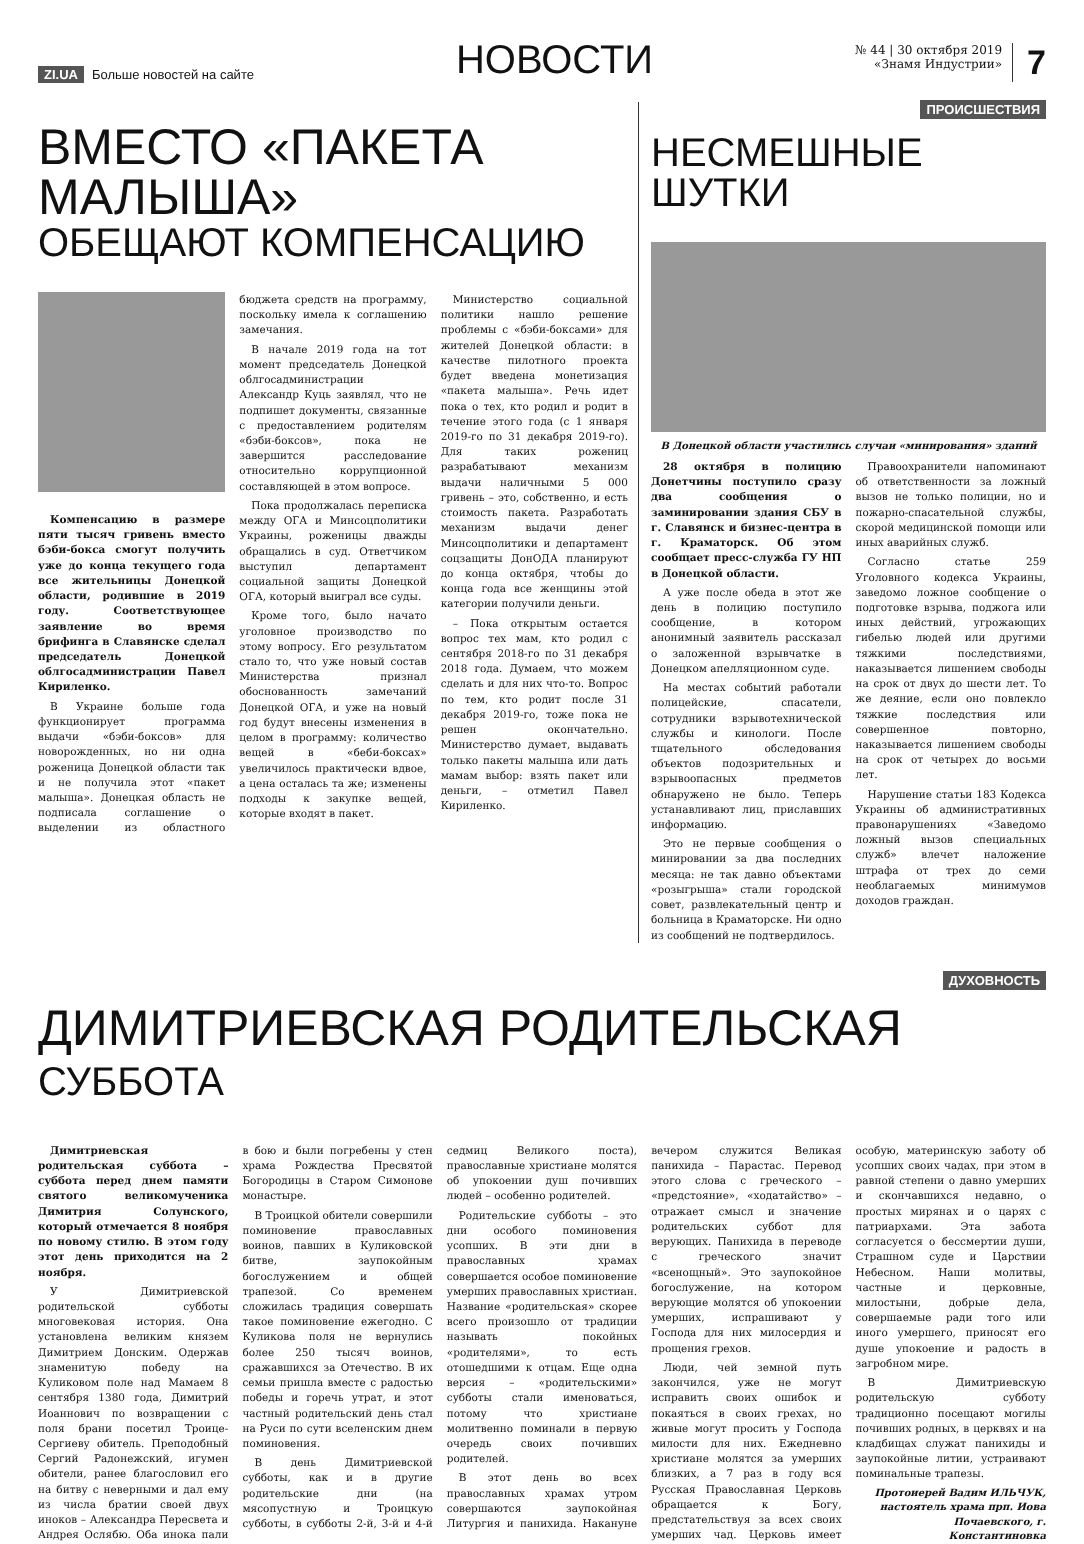ZI.UA Больше новостей на сайте
НОВОСТИ
№ 44 | 30 октября 2019
«Знамя Индустрии»
7
ВМЕСТО «ПАКЕТА МАЛЫША»
ОБЕЩАЮТ КОМПЕНСАЦИЮ
Компенсацию в размере пяти тысяч гривень вместо бэби-бокса смогут получить уже до конца текущего года все жительницы Донецкой области, родившие в 2019 году. Соответствующее заявление во время брифинга в Славянске сделал председатель Донецкой облгосадминистрации Павел Кириленко.
В Украине больше года функционирует программа выдачи «бэби-боксов» для новорожденных, но ни одна роженица Донецкой области так и не получила этот «пакет малыша». Донецкая область не подписала соглашение о выделении из областного бюджета средств на программу, поскольку имела к соглашению замечания.
В начале 2019 года на тот момент председатель Донецкой облгосадминистрации Александр Куць заявлял, что не подпишет документы, связанные с предоставлением родителям «бэби-боксов», пока не завершится расследование относительно коррупционной составляющей в этом вопросе.
Пока продолжалась переписка между ОГА и Минсоцполитики Украины, роженицы дважды обращались в суд. Ответчиком выступил департамент социальной защиты Донецкой ОГА, который выиграл все суды.
Кроме того, было начато уголовное производство по этому вопросу. Его результатом стало то, что уже новый состав Министерства признал обоснованность замечаний Донецкой ОГА, и уже на новый год будут внесены изменения в целом в программу: количество вещей в «беби-боксах» увеличилось практически вдвое, а цена осталась та же; изменены подходы к закупке вещей, которые входят в пакет.
Министерство социальной политики нашло решение проблемы с «бэби-боксами» для жителей Донецкой области: в качестве пилотного проекта будет введена монетизация «пакета малыша». Речь идет пока о тех, кто родил и родит в течение этого года (с 1 января 2019-го по 31 декабря 2019-го). Для таких рожениц разрабатывают механизм выдачи наличными 5 000 гривень – это, собственно, и есть стоимость пакета. Разработать механизм выдачи денег Минсоцполитики и департамент соцзащиты ДонОДА планируют до конца октября, чтобы до конца года все женщины этой категории получили деньги.
– Пока открытым остается вопрос тех мам, кто родил с сентября 2018-го по 31 декабря 2018 года. Думаем, что можем сделать и для них что-то. Вопрос по тем, кто родит после 31 декабря 2019-го, тоже пока не решен окончательно. Министерство думает, выдавать только пакеты малыша или дать мамам выбор: взять пакет или деньги, – отметил Павел Кириленко.
ПРОИСШЕСТВИЯ
НЕСМЕШНЫЕ ШУТКИ
В Донецкой области участились случаи «минирования» зданий
28 октября в полицию Донетчины поступило сразу два сообщения о заминировании здания СБУ в г. Славянск и бизнес-центра в г. Краматорск. Об этом сообщает пресс-служба ГУ НП в Донецкой области.
А уже после обеда в этот же день в полицию поступило сообщение, в котором анонимный заявитель рассказал о заложенной взрывчатке в Донецком апелляционном суде.
На местах событий работали полицейские, спасатели, сотрудники взрывотехнической службы и кинологи. После тщательного обследования объектов подозрительных и взрывоопасных предметов обнаружено не было. Теперь устанавливают лиц, приславших информацию.
Это не первые сообщения о минировании за два последних месяца: не так давно объектами «розыгрыша» стали городской совет, развлекательный центр и больница в Краматорске. Ни одно из сообщений не подтвердилось.
Правоохранители напоминают об ответственности за ложный вызов не только полиции, но и пожарно-спасательной службы, скорой медицинской помощи или иных аварийных служб.
Согласно статье 259 Уголовного кодекса Украины, заведомо ложное сообщение о подготовке взрыва, поджога или иных действий, угрожающих гибелью людей или другими тяжкими последствиями, наказывается лишением свободы на срок от двух до шести лет. То же деяние, если оно повлекло тяжкие последствия или совершенное повторно, наказывается лишением свободы на срок от четырех до восьми лет.
Нарушение статьи 183 Кодекса Украины об административных правонарушениях «Заведомо ложный вызов специальных служб» влечет наложение штрафа от трех до семи необлагаемых минимумов доходов граждан.
ДУХОВНОСТЬ
ДИМИТРИЕВСКАЯ РОДИТЕЛЬСКАЯ СУББОТА
Димитриевская родительская суббота – суббота перед днем памяти святого великомученика Димитрия Солунского, который отмечается 8 ноября по новому стилю. В этом году этот день приходится на 2 ноября.
У Димитриевской родительской субботы многовековая история. Она установлена великим князем Димитрием Донским. Одержав знаменитую победу на Куликовом поле над Мамаем 8 сентября 1380 года, Димитрий Иоаннович по возвращении с поля брани посетил Троице-Сергиеву обитель. Преподобный Сергий Радонежский, игумен обители, ранее благословил его на битву с неверными и дал ему из числа братии своей двух иноков – Александра Пересвета и Андрея Ослябю. Оба инока пали в бою и были погребены у стен храма Рождества Пресвятой Богородицы в Старом Симонове монастыре.
В Троицкой обители совершили поминовение православных воинов, павших в Куликовской битве, заупокойным богослужением и общей трапезой. Со временем сложилась традиция совершать такое поминовение ежегодно. С Куликова поля не вернулись более 250 тысяч воинов, сражавшихся за Отечество. В их семьи пришла вместе с радостью победы и горечь утрат, и этот частный родительский день стал на Руси по сути вселенским днем поминовения.
В день Димитриевской субботы, как и в другие родительские дни (на мясопустную и Троицкую субботы, в субботы 2-й, 3-й и 4-й седмиц Великого поста), православные христиане молятся об упокоении душ почивших людей – особенно родителей.
Родительские субботы – это дни особого поминовения усопших. В эти дни в православных храмах совершается особое поминовение умерших православных христиан. Название «родительская» скорее всего произошло от традиции называть покойных «родителями», то есть отошедшими к отцам. Еще одна версия – «родительскими» субботы стали именоваться, потому что христиане молитвенно поминали в первую очередь своих почивших родителей.
В этот день во всех православных храмах утром совершаются заупокойная Литургия и панихида. Накануне вечером служится Великая панихида – Парастас. Перевод этого слова с греческого – «предстояние», «ходатайство» – отражает смысл и значение родительских суббот для верующих. Панихида в переводе с греческого значит «всенощный». Это заупокойное богослужение, на котором верующие молятся об упокоении умерших, испрашивают у Господа для них милосердия и прощения грехов.
Люди, чей земной путь закончился, уже не могут исправить своих ошибок и покаяться в своих грехах, но живые могут просить у Господа милости для них. Ежедневно христиане молятся за умерших близких, а 7 раз в году вся Русская Православная Церковь обращается к Богу, предстательствуя за всех своих умерших чад. Церковь имеет особую, материнскую заботу об усопших своих чадах, при этом в равной степени о давно умерших и скончавшихся недавно, о простых мирянах и о царях с патриархами. Эта забота согласуется о бессмертии души, Страшном суде и Царствии Небесном. Наши молитвы, частные и церковные, милостыни, добрые дела, совершаемые ради того или иного умершего, приносят его душе упокоение и радость в загробном мире.
В Димитриевскую родительскую субботу традиционно посещают могилы почивших родных, в церквях и на кладбищах служат панихиды и заупокойные литии, устраивают поминальные трапезы.
Протоиерей Вадим ИЛЬЧУК, настоятель храма прп. Иова Почаевского, г. Константиновка